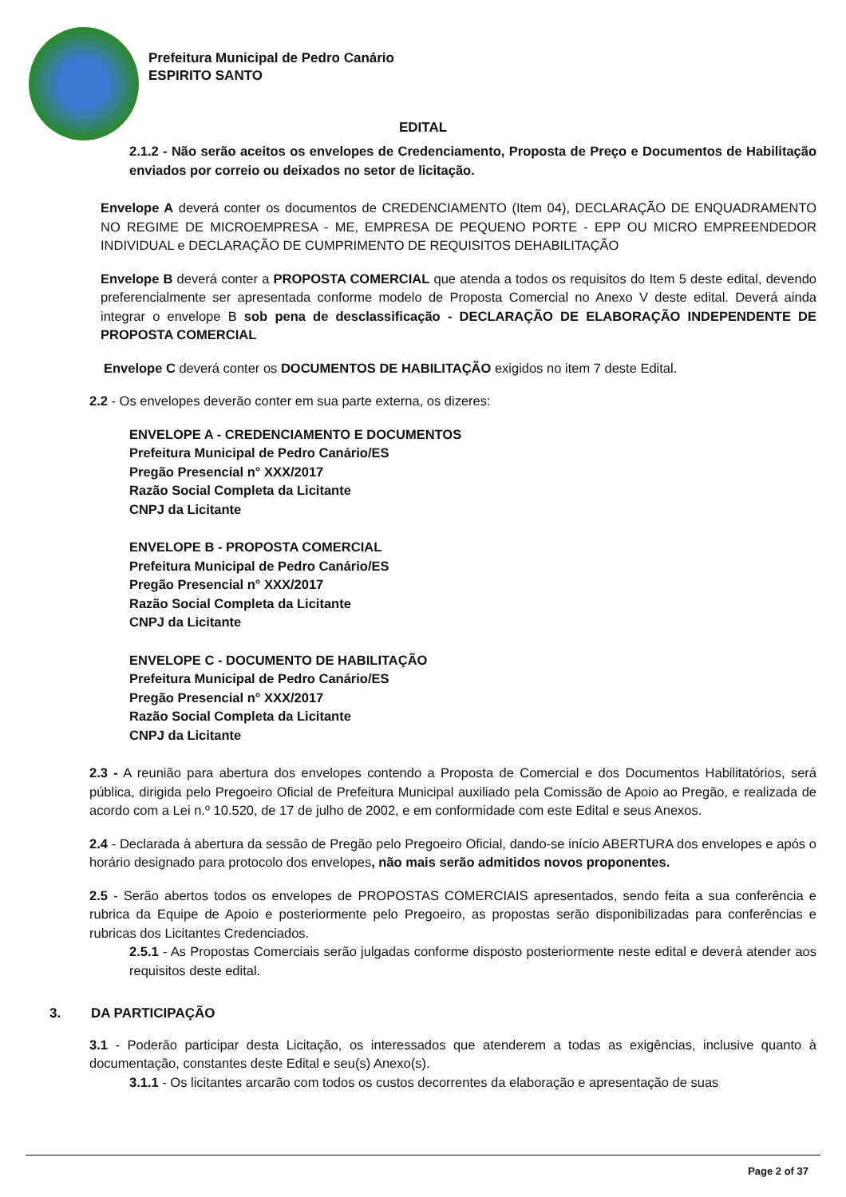Prefeitura Municipal de Pedro Canário
ESPIRITO SANTO
EDITAL
2.1.2 - Não serão aceitos os envelopes de Credenciamento, Proposta de Preço e Documentos de Habilitação enviados por correio ou deixados no setor de licitação.
Envelope A deverá conter os documentos de CREDENCIAMENTO (Item 04), DECLARAÇÃO DE ENQUADRAMENTO NO REGIME DE MICROEMPRESA - ME, EMPRESA DE PEQUENO PORTE - EPP OU MICRO EMPREENDEDOR INDIVIDUAL e DECLARAÇÃO DE CUMPRIMENTO DE REQUISITOS DEHABILITAÇÃO
Envelope B deverá conter a PROPOSTA COMERCIAL que atenda a todos os requisitos do Item 5 deste edital, devendo preferencialmente ser apresentada conforme modelo de Proposta Comercial no Anexo V deste edital. Deverá ainda integrar o envelope B sob pena de desclassificação - DECLARAÇÃO DE ELABORAÇÃO INDEPENDENTE DE PROPOSTA COMERCIAL
Envelope C deverá conter os DOCUMENTOS DE HABILITAÇÃO exigidos no item 7 deste Edital.
2.2 - Os envelopes deverão conter em sua parte externa, os dizeres:
ENVELOPE A - CREDENCIAMENTO E DOCUMENTOS
Prefeitura Municipal de Pedro Canário/ES
Pregão Presencial n° XXX/2017
Razão Social Completa da Licitante
CNPJ da Licitante
ENVELOPE B - PROPOSTA COMERCIAL
Prefeitura Municipal de Pedro Canário/ES
Pregão Presencial n° XXX/2017
Razão Social Completa da Licitante
CNPJ da Licitante
ENVELOPE C - DOCUMENTO DE HABILITAÇÃO
Prefeitura Municipal de Pedro Canário/ES
Pregão Presencial n° XXX/2017
Razão Social Completa da Licitante
CNPJ da Licitante
2.3 - A reunião para abertura dos envelopes contendo a Proposta de Comercial e dos Documentos Habilitatórios, será pública, dirigida pelo Pregoeiro Oficial de Prefeitura Municipal auxiliado pela Comissão de Apoio ao Pregão, e realizada de acordo com a Lei n.º 10.520, de 17 de julho de 2002, e em conformidade com este Edital e seus Anexos.
2.4 - Declarada à abertura da sessão de Pregão pelo Pregoeiro Oficial, dando-se início ABERTURA dos envelopes e após o horário designado para protocolo dos envelopes, não mais serão admitidos novos proponentes.
2.5 - Serão abertos todos os envelopes de PROPOSTAS COMERCIAIS apresentados, sendo feita a sua conferência e rubrica da Equipe de Apoio e posteriormente pelo Pregoeiro, as propostas serão disponibilizadas para conferências e rubricas dos Licitantes Credenciados.
2.5.1 - As Propostas Comerciais serão julgadas conforme disposto posteriormente neste edital e deverá atender aos requisitos deste edital.
3. DA PARTICIPAÇÃO
3.1 - Poderão participar desta Licitação, os interessados que atenderem a todas as exigências, inclusive quanto à documentação, constantes deste Edital e seu(s) Anexo(s).
3.1.1 - Os licitantes arcarão com todos os custos decorrentes da elaboração e apresentação de suas
Page 2 of 37